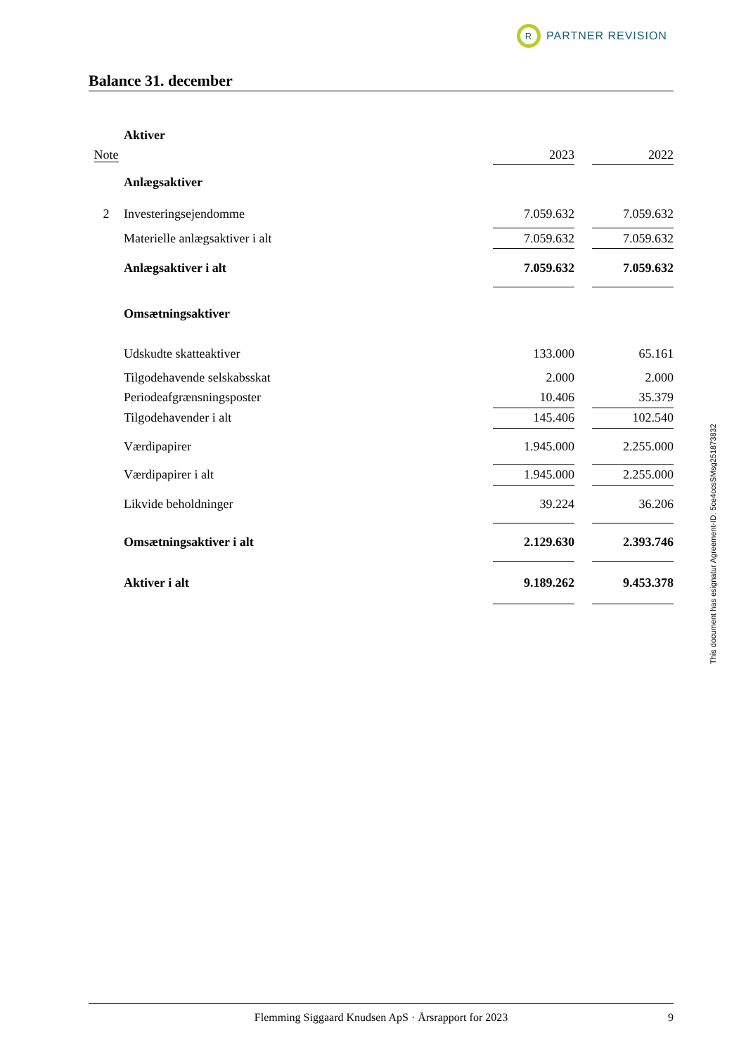R
PARTNER REVISION
Balance 31. december
| | Aktiver | | | |
| Note | | 2023 | | 2022 |
| | Anlægsaktiver | | | |
| 2 | Investeringsejendomme | 7.059.632 | | 7.059.632 |
| | Materielle anlægsaktiver i alt | 7.059.632 | | 7.059.632 |
| | Anlægsaktiver i alt | 7.059.632 | | 7.059.632 |
| | Omsætningsaktiver | | | |
| | Udskudte skatteaktiver | 133.000 | | 65.161 |
| | Tilgodehavende selskabsskat | 2.000 | | 2.000 |
| | Periodeafgrænsningsposter | 10.406 | | 35.379 |
| | Tilgodehavender i alt | 145.406 | | 102.540 |
| | Værdipapirer | 1.945.000 | | 2.255.000 |
| | Værdipapirer i alt | 1.945.000 | | 2.255.000 |
| | Likvide beholdninger | 39.224 | | 36.206 |
| | Omsætningsaktiver i alt | 2.129.630 | | 2.393.746 |
| | Aktiver i alt | 9.189.262 | | 9.453.378 |
This document has esignatur Agreement-ID: 5ce4ccsSMsg251873832
Flemming Siggaard Knudsen ApS · Årsrapport for 2023 9